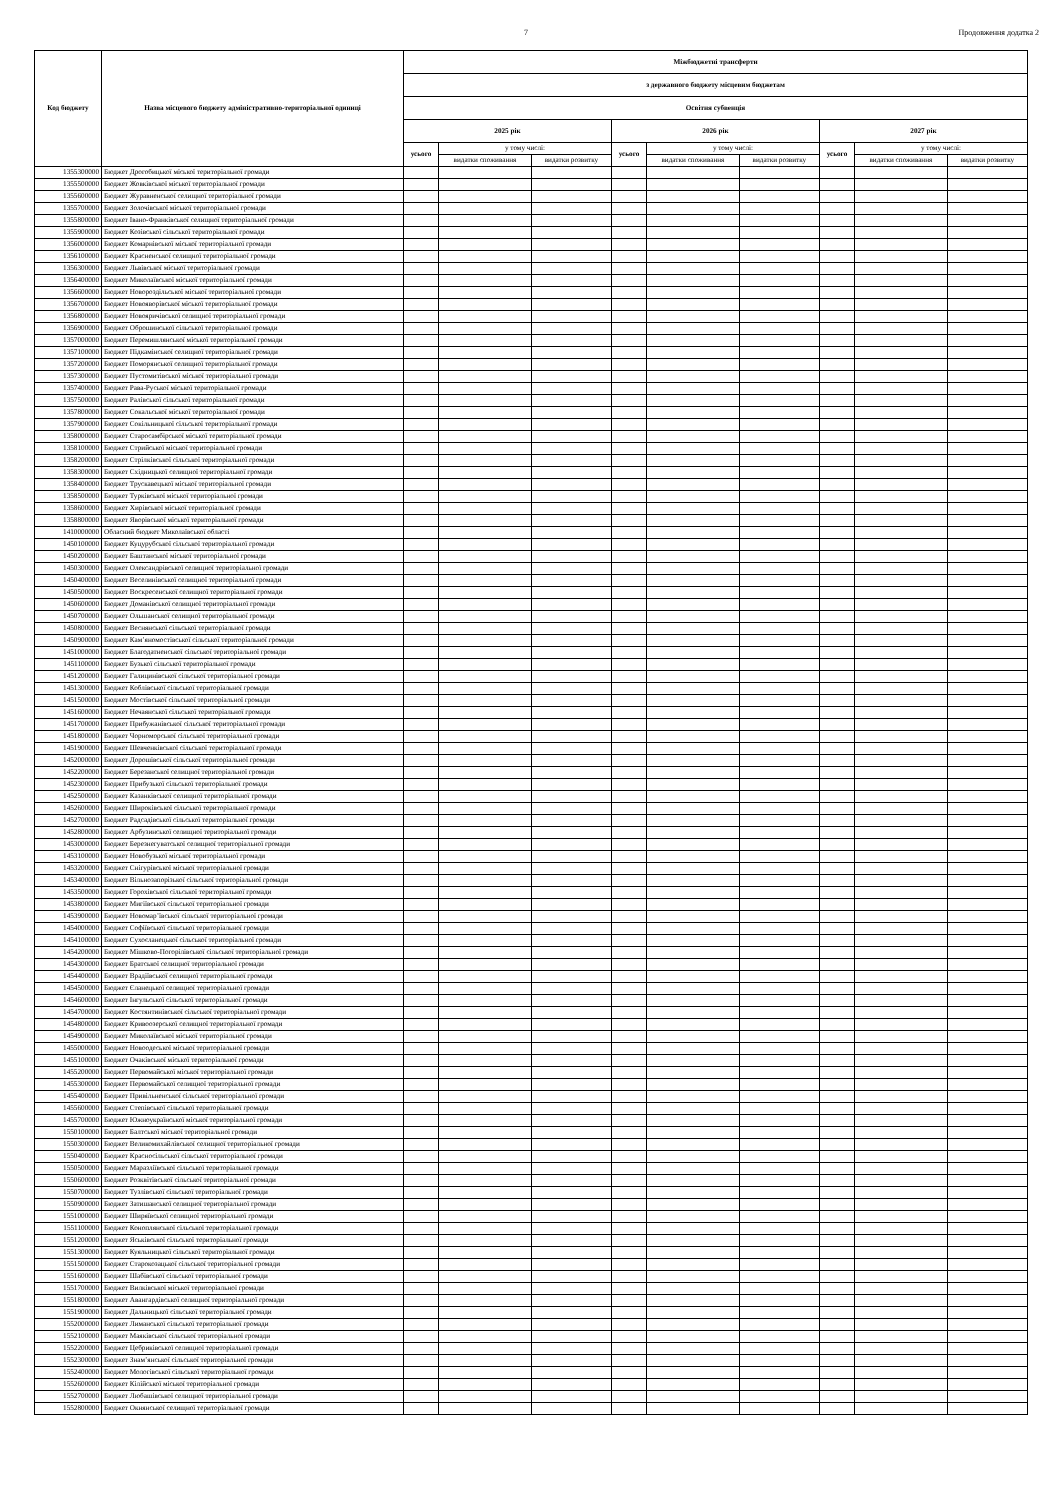7 Продовження додатка 2
| Код бюджету | Назва місцевого бюджету адміністративно-територіальної одиниці | Міжбюджетні трансферти | | | | | | | | |
| --- | --- | --- | --- | --- | --- | --- | --- | --- | --- | --- |
| | | з державного бюджету місцевим бюджетам | | | | | | | | |
| | | Освітня субвенція | | | | | | | | |
| | | 2025 рік | | | 2026 рік | | | 2027 рік | | |
| | | усього | у тому числі: | | усього | у тому числі: | | усього | у тому числі: | |
| | | | видатки споживання | видатки розвитку | | видатки споживання | видатки розвитку | | видатки споживання | видатки розвитку |
| 1355300000 | Бюджет Дрогобицької міської територіальної громади | | | | | | | | | |
| 1355500000 | Бюджет Жовківської міської територіальної громади | | | | | | | | | |
| 1355600000 | Бюджет Журавненської селищної територіальної громади | | | | | | | | | |
| 1355700000 | Бюджет Золочівської міської територіальної громади | | | | | | | | | |
| 1355800000 | Бюджет Івано-Франківської селищної територіальної громади | | | | | | | | | |
| 1355900000 | Бюджет Козівської сільської територіальної громади | | | | | | | | | |
| 1356000000 | Бюджет Комарнівської міської територіальної громади | | | | | | | | | |
| 1356100000 | Бюджет Красненської селищної територіальної громади | | | | | | | | | |
| 1356300000 | Бюджет Львівської міської територіальної громади | | | | | | | | | |
| 1356400000 | Бюджет Миколаївської міської територіальної громади | | | | | | | | | |
| 1356600000 | Бюджет Новороздільської міської територіальної громади | | | | | | | | | |
| 1356700000 | Бюджет Новояворівської міської територіальної громади | | | | | | | | | |
| 1356800000 | Бюджет Новояричівської селищної територіальної громади | | | | | | | | | |
| 1356900000 | Бюджет Оброшинської сільської територіальної громади | | | | | | | | | |
| 1357000000 | Бюджет Перемишлянської міської територіальної громади | | | | | | | | | |
| 1357100000 | Бюджет Підкамінської селищної територіальної громади | | | | | | | | | |
| 1357200000 | Бюджет Поморянської селищної територіальної громади | | | | | | | | | |
| 1357300000 | Бюджет Пустомитівської міської територіальної громади | | | | | | | | | |
| 1357400000 | Бюджет Рава-Руської міської територіальної громади | | | | | | | | | |
| 1357500000 | Бюджет Ралівської сільської територіальної громади | | | | | | | | | |
| 1357800000 | Бюджет Сокальської міської територіальної громади | | | | | | | | | |
| 1357900000 | Бюджет Сокільницької сільської територіальної громади | | | | | | | | | |
| 1358000000 | Бюджет Старосамбірської міської територіальної громади | | | | | | | | | |
| 1358100000 | Бюджет Стрийської міської територіальної громади | | | | | | | | | |
| 1358200000 | Бюджет Стрілківської сільської територіальної громади | | | | | | | | | |
| 1358300000 | Бюджет Східницької селищної територіальної громади | | | | | | | | | |
| 1358400000 | Бюджет Трускавецької міської територіальної громади | | | | | | | | | |
| 1358500000 | Бюджет Турківської міської територіальної громади | | | | | | | | | |
| 1358600000 | Бюджет Хирівської міської територіальної громади | | | | | | | | | |
| 1358800000 | Бюджет Яворівської міської територіальної громади | | | | | | | | | |
| 1410000000 | Обласний бюджет Миколаївської області | | | | | | | | | |
| 1450100000 | Бюджет Куцурубської сільської територіальної громади | | | | | | | | | |
| 1450200000 | Бюджет Баштанської міської територіальної громади | | | | | | | | | |
| 1450300000 | Бюджет Олександрівської селищної територіальної громади | | | | | | | | | |
| 1450400000 | Бюджет Веселинівської селищної територіальної громади | | | | | | | | | |
| 1450500000 | Бюджет Воскресенської селищної територіальної громади | | | | | | | | | |
| 1450600000 | Бюджет Доманівської селищної територіальної громади | | | | | | | | | |
| 1450700000 | Бюджет Ольшанської селищної територіальної громади | | | | | | | | | |
| 1450800000 | Бюджет Веснянської сільської територіальної громади | | | | | | | | | |
| 1450900000 | Бюджет Кам’яномостівської сільської територіальної громади | | | | | | | | | |
| 1451000000 | Бюджет Благодатненської сільської територіальної громади | | | | | | | | | |
| 1451100000 | Бюджет Бузької сільської територіальної громади | | | | | | | | | |
| 1451200000 | Бюджет Галицинівської сільської територіальної громади | | | | | | | | | |
| 1451300000 | Бюджет Коблівської сільської територіальної громади | | | | | | | | | |
| 1451500000 | Бюджет Мостівської сільської територіальної громади | | | | | | | | | |
| 1451600000 | Бюджет Нечаянської сільської територіальної громади | | | | | | | | | |
| 1451700000 | Бюджет Прибужанівської сільської територіальної громади | | | | | | | | | |
| 1451800000 | Бюджет Чорноморської сільської територіальної громади | | | | | | | | | |
| 1451900000 | Бюджет Шевченківської сільської територіальної громади | | | | | | | | | |
| 1452000000 | Бюджет Дорошівської сільської територіальної громади | | | | | | | | | |
| 1452200000 | Бюджет Березанської селищної територіальної громади | | | | | | | | | |
| 1452300000 | Бюджет Прибузької сільської територіальної громади | | | | | | | | | |
| 1452500000 | Бюджет Казанківської селищної територіальної громади | | | | | | | | | |
| 1452600000 | Бюджет Широківської сільської територіальної громади | | | | | | | | | |
| 1452700000 | Бюджет Радсадівської сільської територіальної громади | | | | | | | | | |
| 1452800000 | Бюджет Арбузинської селищної територіальної громади | | | | | | | | | |
| 1453000000 | Бюджет Березнегуватської селищної територіальної громади | | | | | | | | | |
| 1453100000 | Бюджет Новобузької міської територіальної громади | | | | | | | | | |
| 1453200000 | Бюджет Снігурівської міської територіальної громади | | | | | | | | | |
| 1453400000 | Бюджет Вільнозапорізької сільської територіальної громади | | | | | | | | | |
| 1453500000 | Бюджет Горохівської сільської територіальної громади | | | | | | | | | |
| 1453800000 | Бюджет Мигіївської сільської територіальної громади | | | | | | | | | |
| 1453900000 | Бюджет Новомар’ївської сільської територіальної громади | | | | | | | | | |
| 1454000000 | Бюджет Софіївської сільської територіальної громади | | | | | | | | | |
| 1454100000 | Бюджет Сухоєланецької сільської територіальної громади | | | | | | | | | |
| 1454200000 | Бюджет Мішково-Погорілівської сільської територіальної громади | | | | | | | | | |
| 1454300000 | Бюджет Братської селищної територіальної громади | | | | | | | | | |
| 1454400000 | Бюджет Врадіївської селищної територіальної громади | | | | | | | | | |
| 1454500000 | Бюджет Єланецької селищної територіальної громади | | | | | | | | | |
| 1454600000 | Бюджет Інгульської сільської територіальної громади | | | | | | | | | |
| 1454700000 | Бюджет Костянтинівської сільської територіальної громади | | | | | | | | | |
| 1454800000 | Бюджет Кривоозерської селищної територіальної громади | | | | | | | | | |
| 1454900000 | Бюджет Миколаївської міської територіальної громади | | | | | | | | | |
| 1455000000 | Бюджет Новоодеської міської територіальної громади | | | | | | | | | |
| 1455100000 | Бюджет Очаківської міської територіальної громади | | | | | | | | | |
| 1455200000 | Бюджет Первомайської міської територіальної громади | | | | | | | | | |
| 1455300000 | Бюджет Первомайської селищної територіальної громади | | | | | | | | | |
| 1455400000 | Бюджет Привільненської сільської територіальної громади | | | | | | | | | |
| 1455600000 | Бюджет Степівської сільської територіальної громади | | | | | | | | | |
| 1455700000 | Бюджет Южноукраїнської міської територіальної громади | | | | | | | | | |
| 1550100000 | Бюджет Балтської міської територіальної громади | | | | | | | | | |
| 1550300000 | Бюджет Великомихайлівської селищної територіальної громади | | | | | | | | | |
| 1550400000 | Бюджет Красносільської сільської територіальної громади | | | | | | | | | |
| 1550500000 | Бюджет Маразліївської сільської територіальної громади | | | | | | | | | |
| 1550600000 | Бюджет Розквітівської сільської територіальної громади | | | | | | | | | |
| 1550700000 | Бюджет Тузлівської сільської територіальної громади | | | | | | | | | |
| 1550900000 | Бюджет Затишанської селищної територіальної громади | | | | | | | | | |
| 1551000000 | Бюджет Ширяївської селищної територіальної громади | | | | | | | | | |
| 1551100000 | Бюджет Коноплянської сільської територіальної громади | | | | | | | | | |
| 1551200000 | Бюджет Яськівської сільської територіальної громади | | | | | | | | | |
| 1551300000 | Бюджет Куяльницької сільської територіальної громади | | | | | | | | | |
| 1551500000 | Бюджет Старокозацької сільської територіальної громади | | | | | | | | | |
| 1551600000 | Бюджет Шабівської сільської територіальної громади | | | | | | | | | |
| 1551700000 | Бюджет Вилківської міської територіальної громади | | | | | | | | | |
| 1551800000 | Бюджет Авангардівської селищної територіальної громади | | | | | | | | | |
| 1551900000 | Бюджет Дальницької сільської територіальної громади | | | | | | | | | |
| 1552000000 | Бюджет Лиманської сільської територіальної громади | | | | | | | | | |
| 1552100000 | Бюджет Маяківської сільської територіальної громади | | | | | | | | | |
| 1552200000 | Бюджет Цебриківської селищної територіальної громади | | | | | | | | | |
| 1552300000 | Бюджет Знам’янської сільської територіальної громади | | | | | | | | | |
| 1552400000 | Бюджет Мологівської сільської територіальної громади | | | | | | | | | |
| 1552600000 | Бюджет Кілійської міської територіальної громади | | | | | | | | | |
| 1552700000 | Бюджет Любашівської селищної територіальної громади | | | | | | | | | |
| 1552800000 | Бюджет Окнянської селищної територіальної громади | | | | | | | | | |